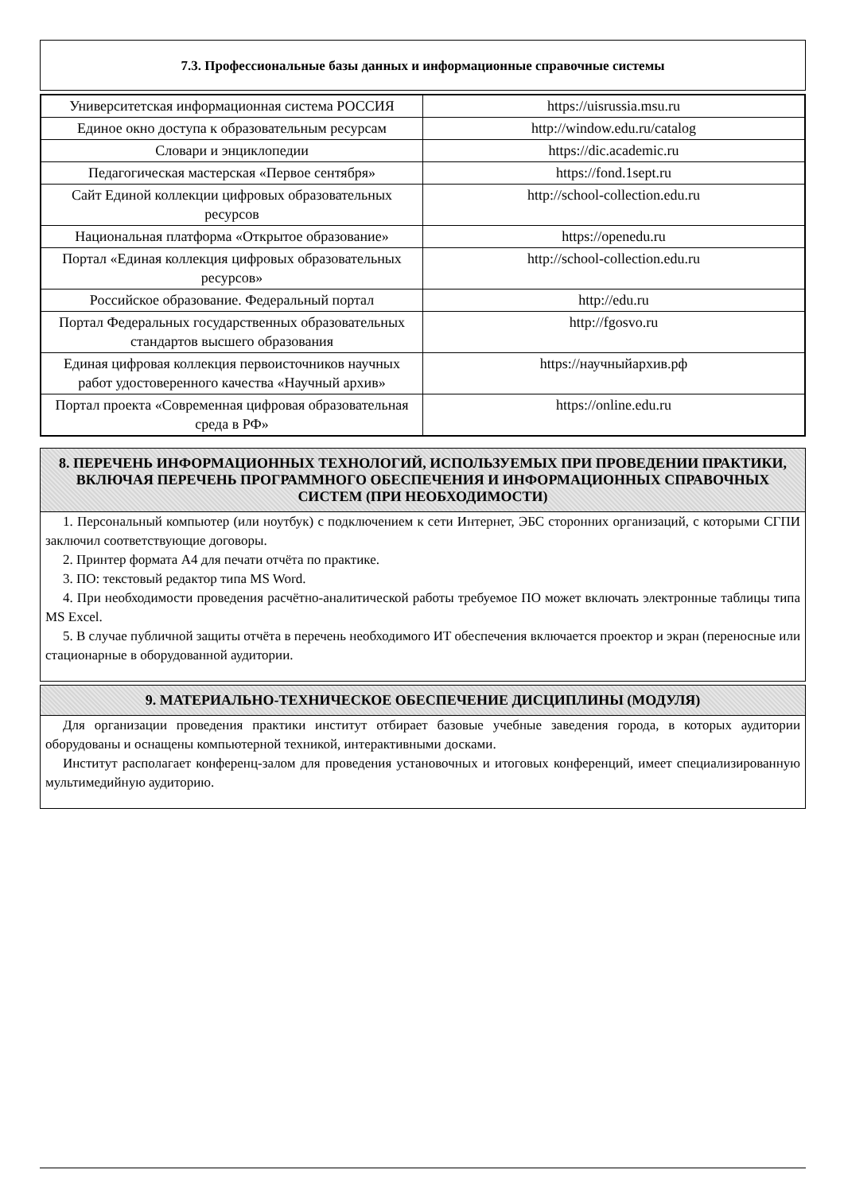7.3. Профессиональные базы данных и информационные справочные системы
| Университетская информационная система РОССИЯ | https://uisrussia.msu.ru |
| Единое окно доступа к образовательным ресурсам | http://window.edu.ru/catalog |
| Словари и энциклопедии | https://dic.academic.ru |
| Педагогическая мастерская «Первое сентября» | https://fond.1sept.ru |
| Сайт Единой коллекции цифровых образовательных ресурсов | http://school-collection.edu.ru |
| Национальная платформа «Открытое образование» | https://openedu.ru |
| Портал «Единая коллекция цифровых образовательных ресурсов» | http://school-collection.edu.ru |
| Российское образование. Федеральный портал | http://edu.ru |
| Портал Федеральных государственных образовательных стандартов высшего образования | http://fgosvo.ru |
| Единая цифровая коллекция первоисточников научных работ удостоверенного качества «Научный архив» | https://научныйархив.рф |
| Портал проекта «Современная цифровая образовательная среда в РФ» | https://online.edu.ru |
8. ПЕРЕЧЕНЬ ИНФОРМАЦИОННЫХ ТЕХНОЛОГИЙ, ИСПОЛЬЗУЕМЫХ ПРИ ПРОВЕДЕНИИ ПРАКТИКИ, ВКЛЮЧАЯ ПЕРЕЧЕНЬ ПРОГРАММНОГО ОБЕСПЕЧЕНИЯ И ИНФОРМАЦИОННЫХ СПРАВОЧНЫХ СИСТЕМ (ПРИ НЕОБХОДИМОСТИ)
1. Персональный компьютер (или ноутбук) с подключением к сети Интернет, ЭБС сторонних организаций, с которыми СГПИ заключил соответствующие договоры.
2. Принтер формата А4 для печати отчёта по практике.
3. ПО: текстовый редактор типа MS Word.
4. При необходимости проведения расчётно-аналитической работы требуемое ПО может включать электронные таблицы типа MS Excel.
5. В случае публичной защиты отчёта в перечень необходимого ИТ обеспечения включается проектор и экран (переносные или стационарные в оборудованной аудитории.
9. МАТЕРИАЛЬНО-ТЕХНИЧЕСКОЕ ОБЕСПЕЧЕНИЕ ДИСЦИПЛИНЫ (МОДУЛЯ)
Для организации проведения практики институт отбирает базовые учебные заведения города, в которых аудитории оборудованы и оснащены компьютерной техникой, интерактивными досками.
Институт располагает конференц-залом для проведения установочных и итоговых конференций, имеет специализированную мультимедийную аудиторию.